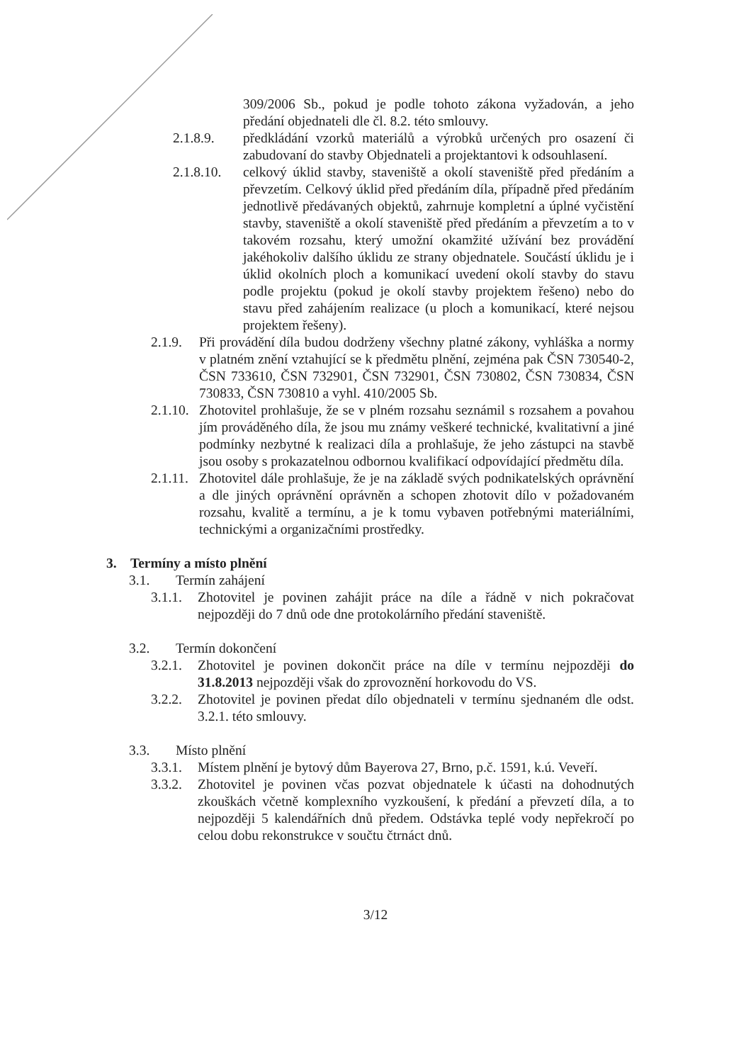309/2006 Sb., pokud je podle tohoto zákona vyžadován, a jeho předání objednateli dle čl. 8.2. této smlouvy.
2.1.8.9. předkládání vzorků materiálů a výrobků určených pro osazení či zabudovaní do stavby Objednateli a projektantovi k odsouhlasení.
2.1.8.10.
celkový úklid stavby, staveniště a okolí staveniště před předáním a převzetím. Celkový úklid před předáním díla, případně před předáním jednotlivě předávaných objektů, zahrnuje kompletní a úplné vyčistění stavby, staveniště a okolí staveniště před předáním a převzetím a to v takovém rozsahu, který umožní okamžité užívání bez provádění jakéhokoliv dalšího úklidu ze strany objednatele. Součástí úklidu je i úklid okolních ploch a komunikací uvedení okolí stavby do stavu podle projektu (pokud je okolí stavby projektem řešeno) nebo do stavu před zahájením realizace (u ploch a komunikací, které nejsou projektem řešeny).
2.1.9.
Při provádění díla budou dodrženy všechny platné zákony, vyhláška a normy v platném znění vztahující se k předmětu plnění, zejména pak ČSN 730540-2, ČSN 733610, ČSN 732901, ČSN 732901, ČSN 730802, ČSN 730834, ČSN 730833, ČSN 730810 a vyhl. 410/2005 Sb.
2.1.10.
Zhotovitel prohlašuje, že se v plném rozsahu seznámil s rozsahem a povahou jím prováděného díla, že jsou mu známy veškeré technické, kvalitativní a jiné podmínky nezbytné k realizaci díla a prohlašuje, že jeho zástupci na stavbě jsou osoby s prokazatelnou odbornou kvalifikací odpovídající předmětu díla.
2.1.11.
Zhotovitel dále prohlašuje, že je na základě svých podnikatelských oprávnění a dle jiných oprávnění oprávněn a schopen zhotovit dílo v požadovaném rozsahu, kvalitě a termínu, a je k tomu vybaven potřebnými materiálními, technickými a organizačními prostředky.
3. Termíny a místo plnění
3.1. Termín zahájení
3.1.1.
Zhotovitel je povinen zahájit práce na díle a řádně v nich pokračovat nejpozději do 7 dnů ode dne protokolárního předání staveniště.
3.2. Termín dokončení
3.2.1.
Zhotovitel je povinen dokončit práce na díle v termínu nejpozději do 31.8.2013 nejpozději však do zprovoznění horkovodu do VS.
3.2.2.
Zhotovitel je povinen předat dílo objednateli v termínu sjednaném dle odst. 3.2.1. této smlouvy.
3.3. Místo plnění
3.3.1.
Místem plnění je bytový dům Bayerova 27, Brno, p.č. 1591, k.ú. Veveří.
3.3.2.
Zhotovitel je povinen včas pozvat objednatele k účasti na dohodnutých zkouškách včetně komplexního vyzkoušení, k předání a převzetí díla, a to nejpozději 5 kalendářních dnů předem. Odstávka teplé vody nepřekročí po celou dobu rekonstrukce v součtu čtrnáct dnů.
3/12